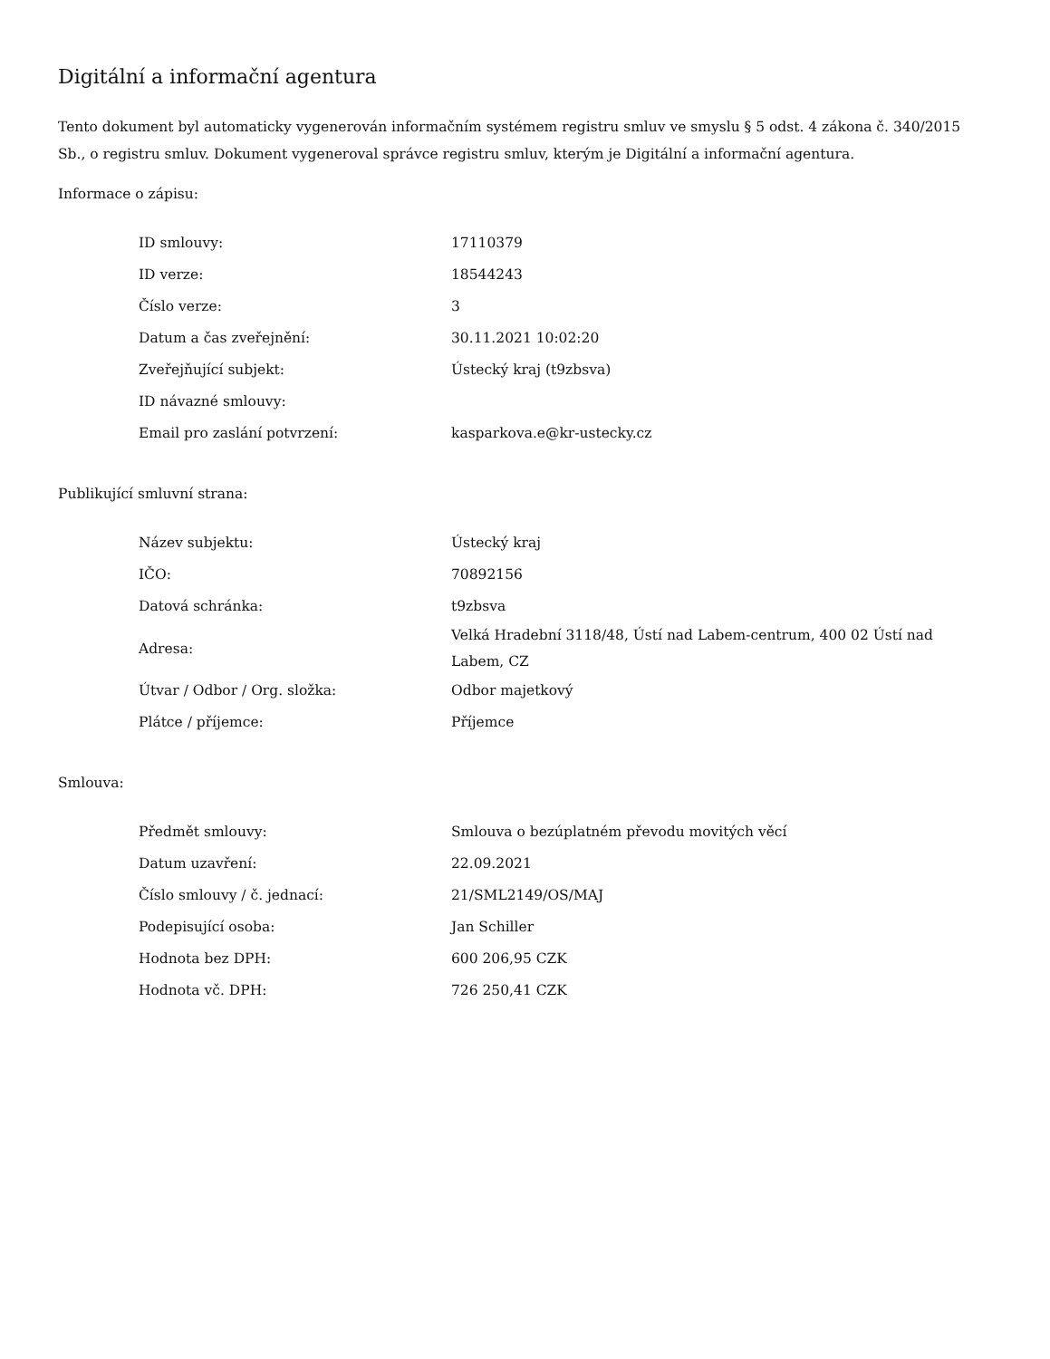Digitální a informační agentura
Tento dokument byl automaticky vygenerován informačním systémem registru smluv ve smyslu § 5 odst. 4 zákona č. 340/2015 Sb., o registru smluv. Dokument vygeneroval správce registru smluv, kterým je Digitální a informační agentura.
Informace o zápisu:
| ID smlouvy: | 17110379 |
| ID verze: | 18544243 |
| Číslo verze: | 3 |
| Datum a čas zveřejnění: | 30.11.2021 10:02:20 |
| Zveřejňující subjekt: | Ústecký kraj (t9zbsva) |
| ID návazné smlouvy: | |
| Email pro zaslání potvrzení: | kasparkova.e@kr-ustecky.cz |
Publikující smluvní strana:
| Název subjektu: | Ústecký kraj |
| IČO: | 70892156 |
| Datová schránka: | t9zbsva |
| Adresa: | Velká Hradební 3118/48, Ústí nad Labem-centrum, 400 02 Ústí nad Labem, CZ |
| Útvar / Odbor / Org. složka: | Odbor majetkový |
| Plátce / příjemce: | Příjemce |
Smlouva:
| Předmět smlouvy: | Smlouva o bezúplatném převodu movitých věcí |
| Datum uzavření: | 22.09.2021 |
| Číslo smlouvy / č. jednací: | 21/SML2149/OS/MAJ |
| Podepisující osoba: | Jan Schiller |
| Hodnota bez DPH: | 600 206,95 CZK |
| Hodnota vč. DPH: | 726 250,41 CZK |